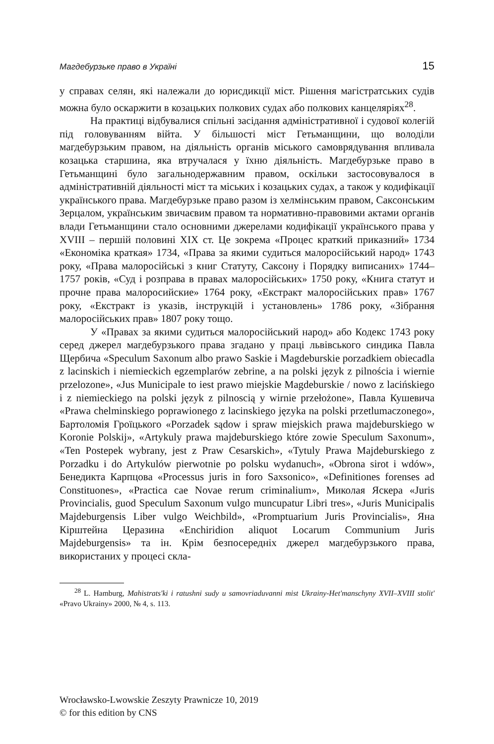Магдебурзьке право в Україні 15
у справах селян, які належали до юрисдикції міст. Рішення магістратських судів можна було оскаржити в козацьких полкових судах або полкових канцеляріях<sup>28</sup>.
На практиці відбувалися спільні засідання адміністративної і судової колегій під головуванням війта. У більшості міст Гетьманщини, що володіли магдебурзьким правом, на діяльність органів міського самоврядування впливала козацька старшина, яка втручалася у їхню діяльність. Магдебурзьке право в Гетьманщині було загальнодержавним правом, оскільки застосовувалося в адміністративній діяльності міст та міських і козацьких судах, а також у кодифікації українського права. Магдебурзьке право разом із хелмінським правом, Саксонським Зерцалом, українським звичаєвим правом та нормативно-правовими актами органів влади Гетьманщини стало основними джерелами кодифікації українського права у XVIII – першій половині XIX ст. Це зокрема «Процес краткий приказний» 1734 «Економіка краткая» 1734, «Права за якими судиться малоросійський народ» 1743 року, «Права малоросійські з книг Статуту, Саксону і Порядку виписаних» 1744–1757 років, «Суд і розправа в правах малоросійських» 1750 року, «Книга статут и прочне права малоросийские» 1764 року, «Екстракт малоросійських прав» 1767 року, «Екстракт із указів, інструкцій і установлень» 1786 року, «Зібрання малоросійських прав» 1807 року тощо.
У «Правах за якими судиться малоросійський народ» або Кодекс 1743 року серед джерел магдебурзького права згадано у праці львівського синдика Павла Щербича «Speculum Saxonum albo prawo Saskie i Magdeburskie porzadkiem obiecadla z lacinskich i niemieckich egzemplarów zebrine, a na polski język z pilnościa i wiernie przelozone», «Jus Municipale to iest prawo miejskie Magdeburskie / nowo z lacińskiego i z niemieckiego na polski język z pilnoscią y wirnie przełożone», Павла Кушевича «Prawa chelminskiego poprawionego z lacinskiego języka na polski przetlumaczonego», Бартоломія Гроїцького «Porzadek sądow i spraw miejskich prawa majdeburskiego w Koronie Polskij», «Artykuly prawa majdeburskiego które zowie Speculum Saxonum», «Ten Postepek wybrany, jest z Praw Cesarskich», «Tytuly Prawa Majdeburskiego z Porzadku i do Artykulów pierwotnie po polsku wydanuch», «Obrona sirot i wdów», Бенедикта Карпцова «Processus juris in foro Saxsonico», «Definitiones forenses ad Constituones», «Practica cae Novae rerum criminalium», Миколая Яскера «Juris Provincialis, guod Speculum Saxonum vulgo muncupatur Libri tres», «Juris Municipalis Majdeburgensis Liber vulgo Weichbild», «Promptuarium Juris Provincialis», Яна Кірштейна Церазина «Enchiridion aliquot Locarum Communium Juris Majdeburgensis» та ін. Крім безпосередніх джерел магдебурзького права, використаних у процесі скла-
<sup>28</sup> L. Hamburg, Mahistrats'ki i ratushni sudy u samovriaduvanni mist Ukrainy-Het'manschyny XVII–XVIII stolit' «Pravo Ukrainy» 2000, № 4, s. 113.
Wrocławsko-Lwowskie Zeszyty Prawnicze 10, 2019
© for this edition by CNS